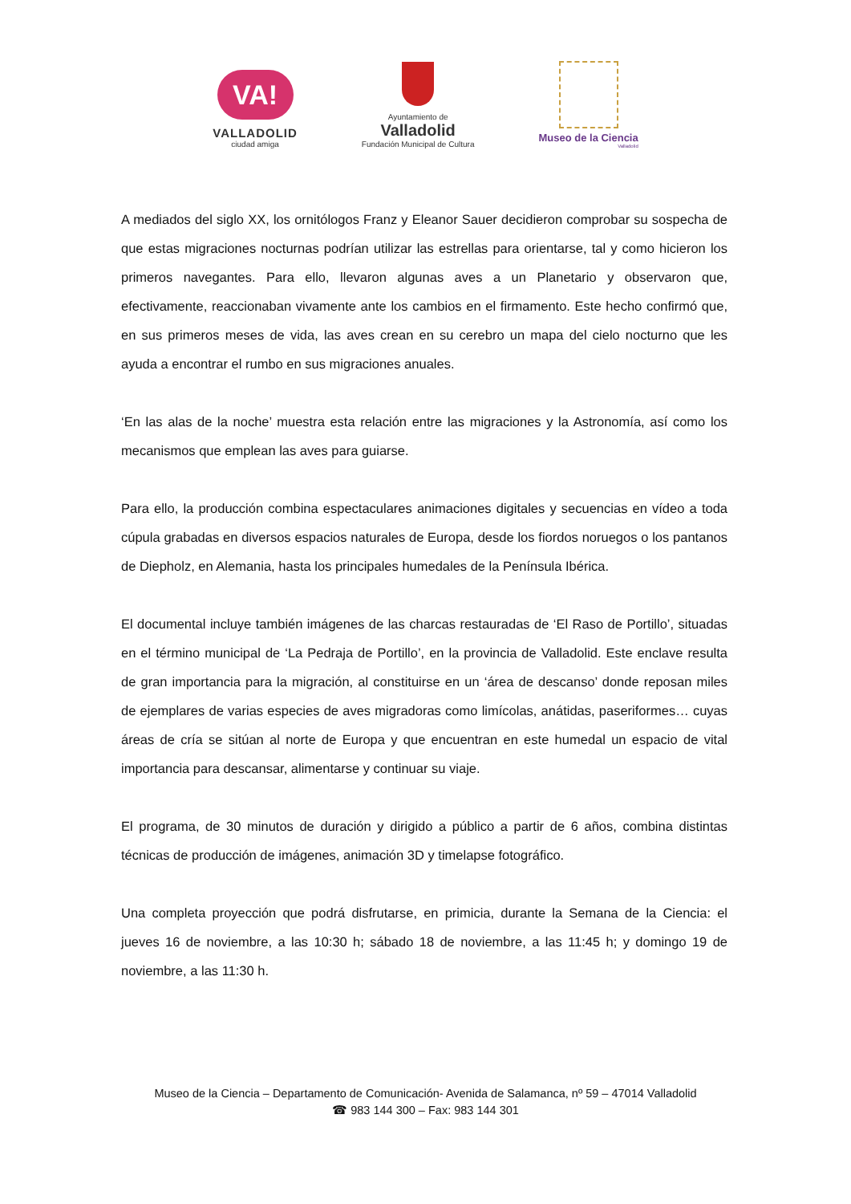VA!
VALLADOLID
ciudad amiga
Ayuntamiento de
Valladolid
Fundación Municipal de Cultura
Museo de la Ciencia
Valladolid
A mediados del siglo XX, los ornitólogos Franz y Eleanor Sauer decidieron comprobar su sospecha de que estas migraciones nocturnas podrían utilizar las estrellas para orientarse, tal y como hicieron los primeros navegantes. Para ello, llevaron algunas aves a un Planetario y observaron que, efectivamente, reaccionaban vivamente ante los cambios en el firmamento. Este hecho confirmó que, en sus primeros meses de vida, las aves crean en su cerebro un mapa del cielo nocturno que les ayuda a encontrar el rumbo en sus migraciones anuales.
‘En las alas de la noche’ muestra esta relación entre las migraciones y la Astronomía, así como los mecanismos que emplean las aves para guiarse.
Para ello, la producción combina espectaculares animaciones digitales y secuencias en vídeo a toda cúpula grabadas en diversos espacios naturales de Europa, desde los fiordos noruegos o los pantanos de Diepholz, en Alemania, hasta los principales humedales de la Península Ibérica.
El documental incluye también imágenes de las charcas restauradas de ‘El Raso de Portillo’, situadas en el término municipal de ‘La Pedraja de Portillo’, en la provincia de Valladolid. Este enclave resulta de gran importancia para la migración, al constituirse en un ‘área de descanso’ donde reposan miles de ejemplares de varias especies de aves migradoras como limícolas, anátidas, paseriformes… cuyas áreas de cría se sitúan al norte de Europa y que encuentran en este humedal un espacio de vital importancia para descansar, alimentarse y continuar su viaje.
El programa, de 30 minutos de duración y dirigido a público a partir de 6 años, combina distintas técnicas de producción de imágenes, animación 3D y timelapse fotográfico.
Una completa proyección que podrá disfrutarse, en primicia, durante la Semana de la Ciencia: el jueves 16 de noviembre, a las 10:30 h; sábado 18 de noviembre, a las 11:45 h; y domingo 19 de noviembre, a las 11:30 h.
Museo de la Ciencia – Departamento de Comunicación- Avenida de Salamanca, nº 59 – 47014 Valladolid
☎ 983 144 300 – Fax: 983 144 301